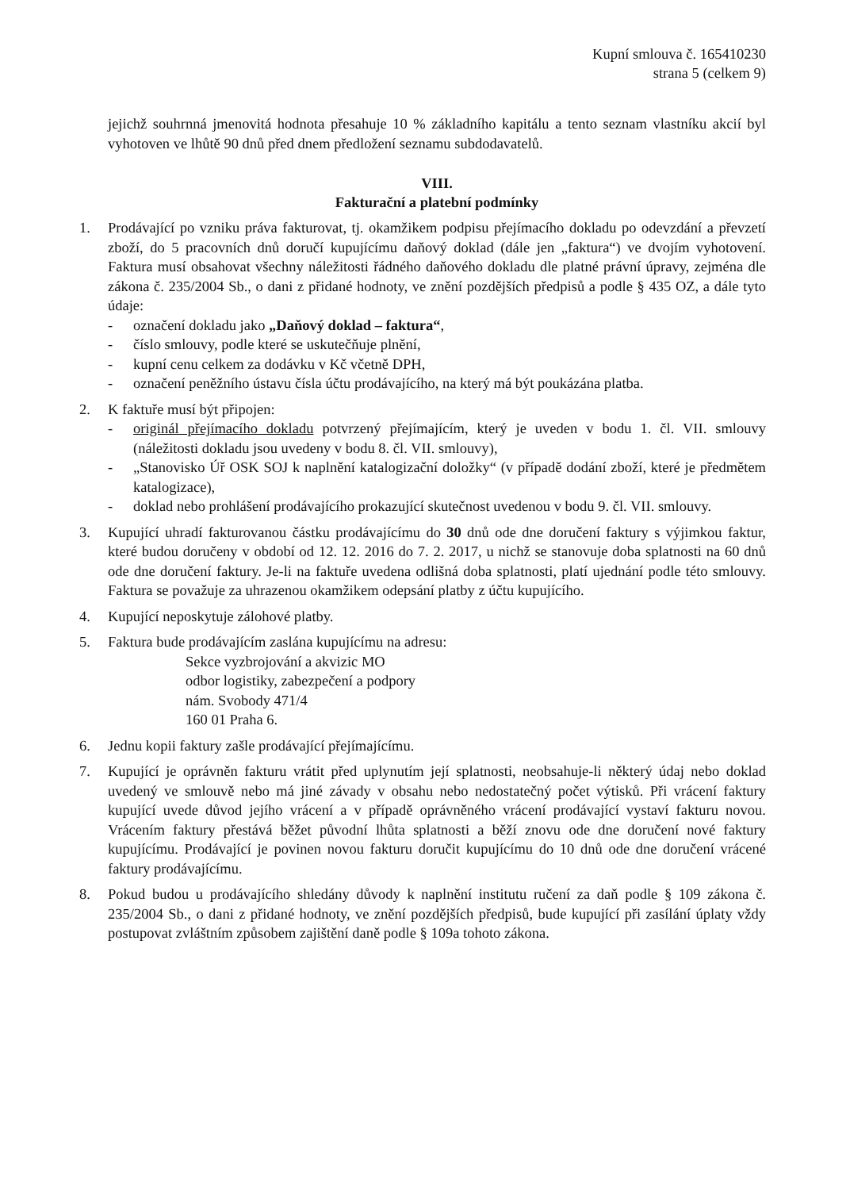Kupní smlouva č. 165410230
strana 5 (celkem 9)
jejichž souhrnná jmenovitá hodnota přesahuje 10 % základního kapitálu a tento seznam vlastníku akcií byl vyhotoven ve lhůtě 90 dnů před dnem předložení seznamu subdodavatelů.
VIII.
Fakturační a platební podmínky
1. Prodávající po vzniku práva fakturovat, tj. okamžikem podpisu přejímacího dokladu po odevzdání a převzetí zboží, do 5 pracovních dnů doručí kupujícímu daňový doklad (dále jen „faktura“) ve dvojím vyhotovení. Faktura musí obsahovat všechny náležitosti řádného daňového dokladu dle platné právní úpravy, zejména dle zákona č. 235/2004 Sb., o dani z přidané hodnoty, ve znění pozdějších předpisů a podle § 435 OZ, a dále tyto údaje:
- označení dokladu jako „Daňový doklad – faktura“,
- číslo smlouvy, podle které se uskutečňuje plnění,
- kupní cenu celkem za dodávku v Kč včetně DPH,
- označení peněžního ústavu čísla účtu prodávajícího, na který má být poukázána platba.
2. K faktuře musí být připojen:
- originál přejímacího dokladu potvrzený přejímajícím, který je uveden v bodu 1. čl. VII. smlouvy (náležitosti dokladu jsou uvedeny v bodu 8. čl. VII. smlouvy),
- „Stanovisko Úř OSK SOJ k naplnění katalogizační doložky“ (v případě dodání zboží, které je předmětem katalogizace),
- doklad nebo prohlášení prodávajícího prokazující skutečnost uvedenou v bodu 9. čl. VII. smlouvy.
3. Kupující uhradí fakturovanou částku prodávajícímu do 30 dnů ode dne doručení faktury s výjimkou faktur, které budou doručeny v období od 12. 12. 2016 do 7. 2. 2017, u nichž se stanovuje doba splatnosti na 60 dnů ode dne doručení faktury. Je-li na faktuře uvedena odlišná doba splatnosti, platí ujednání podle této smlouvy. Faktura se považuje za uhrazenou okamžikem odepsání platby z účtu kupujícího.
4. Kupující neposkytuje zálohové platby.
5. Faktura bude prodávajícím zaslána kupujícímu na adresu:
Sekce vyzbrojování a akvizic MO
odbor logistiky, zabezpečení a podpory
nám. Svobody 471/4
160 01 Praha 6.
6. Jednu kopii faktury zašle prodávající přejímajícímu.
7. Kupující je oprávněn fakturu vrátit před uplynutím její splatnosti, neobsahuje-li některý údaj nebo doklad uvedený ve smlouvě nebo má jiné závady v obsahu nebo nedostatečný počet výtisků. Při vrácení faktury kupující uvede důvod jejího vrácení a v případě oprávněného vrácení prodávající vystaví fakturu novou. Vrácením faktury přestává běžet původní lhůta splatnosti a běží znovu ode dne doručení nové faktury kupujícímu. Prodávající je povinen novou fakturu doručit kupujícímu do 10 dnů ode dne doručení vrácené faktury prodávajícímu.
8. Pokud budou u prodávajícího shledány důvody k naplnění institutu ručení za daň podle § 109 zákona č. 235/2004 Sb., o dani z přidané hodnoty, ve znění pozdějších předpisů, bude kupující při zasílání úplaty vždy postupovat zvláštním způsobem zajištění daně podle § 109a tohoto zákona.